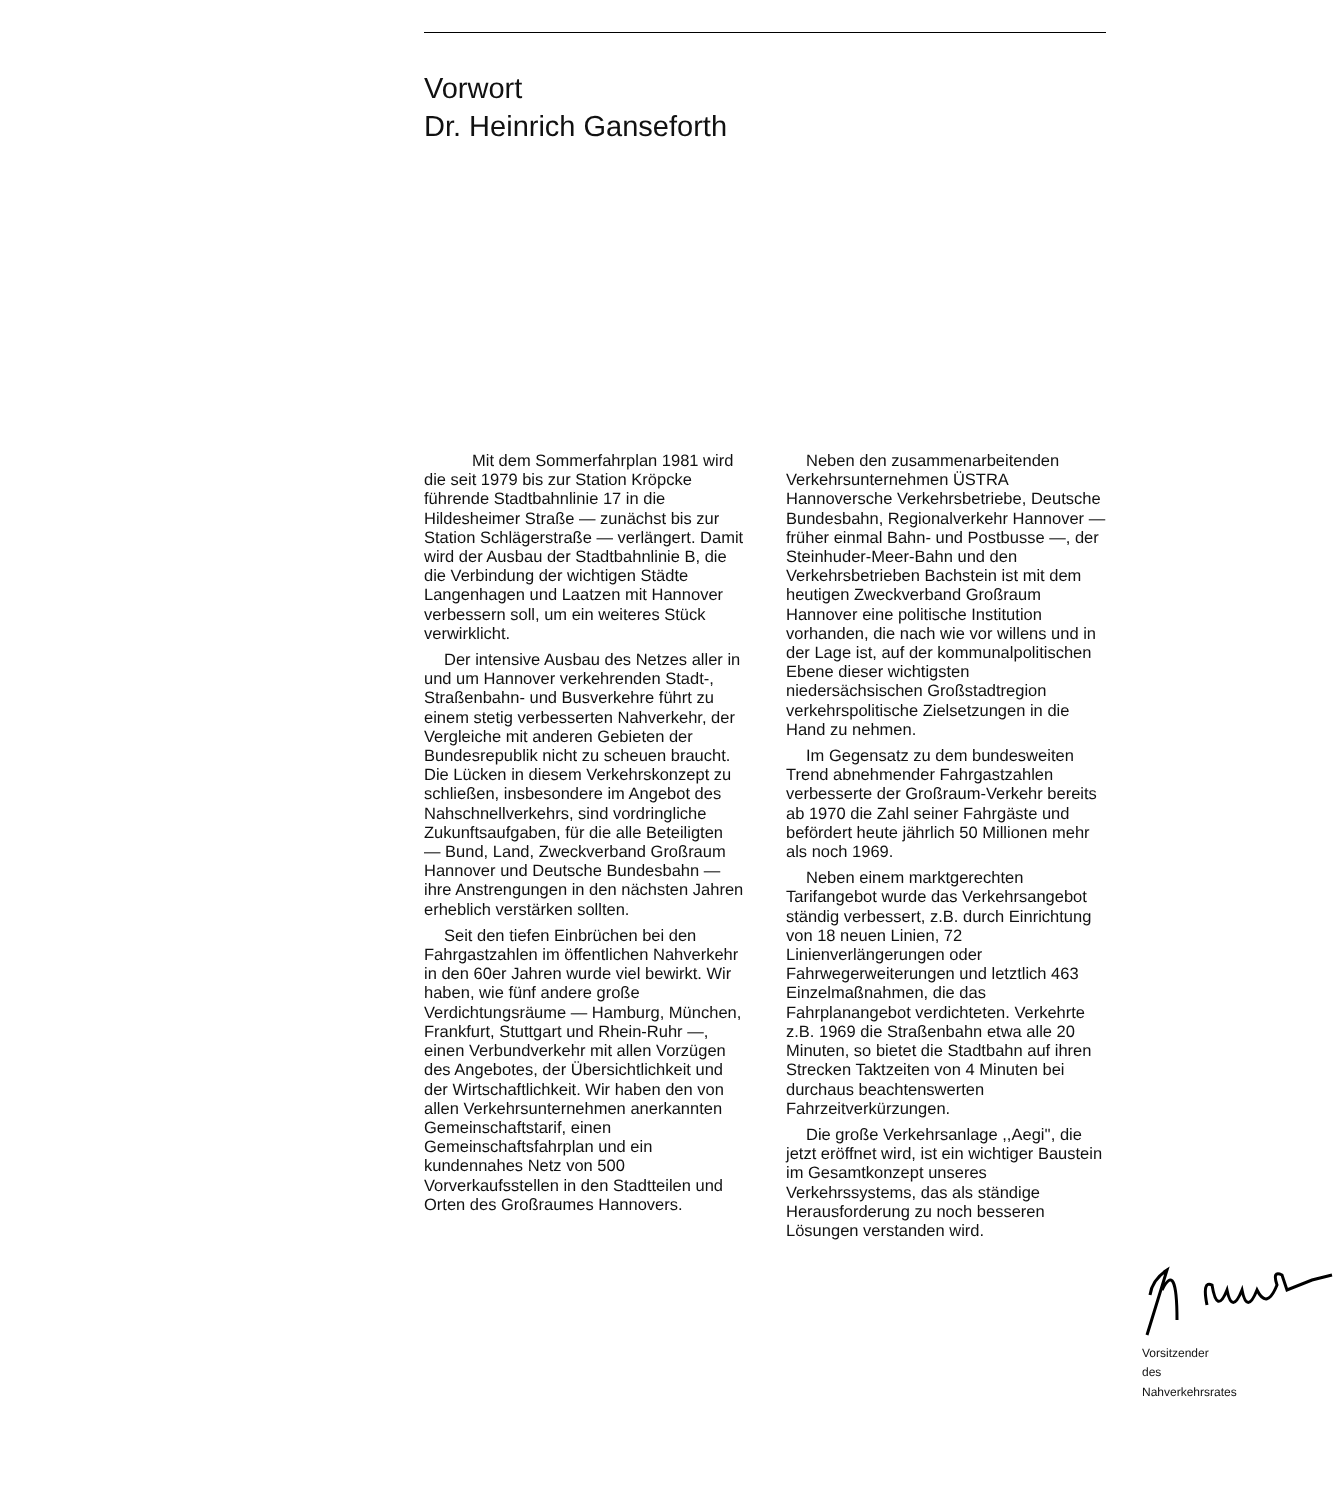Vorwort
Dr. Heinrich Ganseforth
Mit dem Sommerfahrplan 1981 wird die seit 1979 bis zur Station Kröpcke führende Stadtbahnlinie 17 in die Hildesheimer Straße — zunächst bis zur Station Schlägerstraße — verlängert. Damit wird der Ausbau der Stadtbahnlinie B, die die Verbindung der wichtigen Städte Langenhagen und Laatzen mit Hannover verbessern soll, um ein weiteres Stück verwirklicht.
Der intensive Ausbau des Netzes aller in und um Hannover verkehrenden Stadt-, Straßenbahn- und Busverkehre führt zu einem stetig verbesserten Nahverkehr, der Vergleiche mit anderen Gebieten der Bundesrepublik nicht zu scheuen braucht. Die Lücken in diesem Verkehrskonzept zu schließen, insbesondere im Angebot des Nahschnellverkehrs, sind vordringliche Zukunftsaufgaben, für die alle Beteiligten — Bund, Land, Zweckverband Großraum Hannover und Deutsche Bundesbahn — ihre Anstrengungen in den nächsten Jahren erheblich verstärken sollten.
Seit den tiefen Einbrüchen bei den Fahrgastzahlen im öffentlichen Nahverkehr in den 60er Jahren wurde viel bewirkt. Wir haben, wie fünf andere große Verdichtungsräume — Hamburg, München, Frankfurt, Stuttgart und Rhein-Ruhr —, einen Verbundverkehr mit allen Vorzügen des Angebotes, der Übersichtlichkeit und der Wirtschaftlichkeit. Wir haben den von allen Verkehrsunternehmen anerkannten Gemeinschaftstarif, einen Gemeinschaftsfahrplan und ein kundennahes Netz von 500 Vorverkaufsstellen in den Stadtteilen und Orten des Großraumes Hannovers.
Neben den zusammenarbeitenden Verkehrsunternehmen ÜSTRA Hannoversche Verkehrsbetriebe, Deutsche Bundesbahn, Regionalverkehr Hannover — früher einmal Bahn- und Postbusse —, der Steinhuder-Meer-Bahn und den Verkehrsbetrieben Bachstein ist mit dem heutigen Zweckverband Großraum Hannover eine politische Institution vorhanden, die nach wie vor willens und in der Lage ist, auf der kommunalpolitischen Ebene dieser wichtigsten niedersächsischen Großstadtregion verkehrspolitische Zielsetzungen in die Hand zu nehmen.
Im Gegensatz zu dem bundesweiten Trend abnehmender Fahrgastzahlen verbesserte der Großraum-Verkehr bereits ab 1970 die Zahl seiner Fahrgäste und befördert heute jährlich 50 Millionen mehr als noch 1969.
Neben einem marktgerechten Tarifangebot wurde das Verkehrsangebot ständig verbessert, z.B. durch Einrichtung von 18 neuen Linien, 72 Linienverlängerungen oder Fahrwegerweiterungen und letztlich 463 Einzelmaßnahmen, die das Fahrplanangebot verdichteten. Verkehrte z.B. 1969 die Straßenbahn etwa alle 20 Minuten, so bietet die Stadtbahn auf ihren Strecken Taktzeiten von 4 Minuten bei durchaus beachtenswerten Fahrzeitverkürzungen.
Die große Verkehrsanlage ,,Aegi'', die jetzt eröffnet wird, ist ein wichtiger Baustein im Gesamtkonzept unseres Verkehrssystems, das als ständige Herausforderung zu noch besseren Lösungen verstanden wird.
Vorsitzender des Nahverkehrsrates